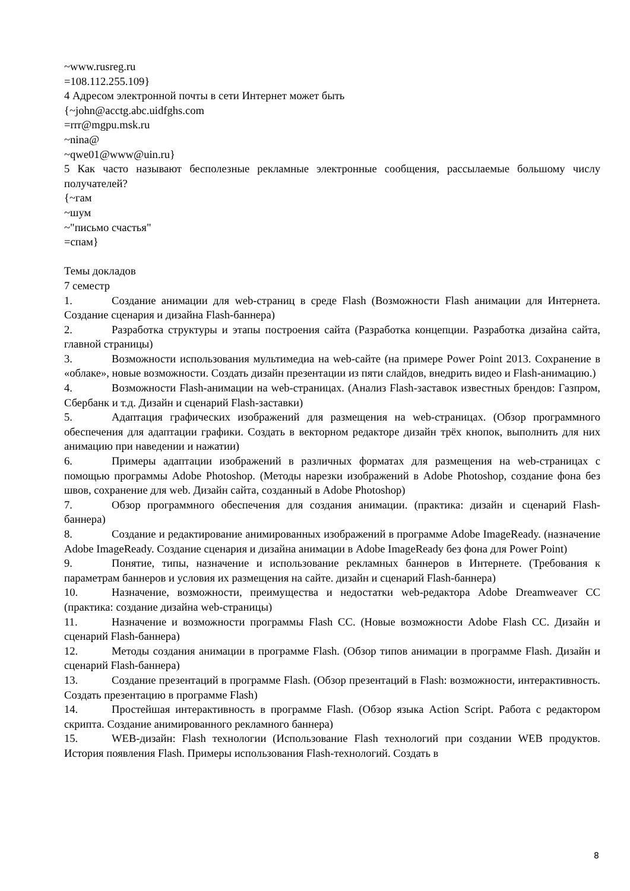~www.rusreg.ru
=108.112.255.109}
4 Адресом электронной почты в сети Интернет может быть
{~john@acctg.abc.uidfghs.com
=rrr@mgpu.msk.ru
~nina@
~qwe01@www@uin.ru}
5 Как часто называют бесполезные рекламные электронные сообщения, рассылаемые большому числу получателей?
{~гам
~шум
~"письмо счастья"
=спам}
Темы докладов
7 семестр
1. Создание анимации для web-страниц в среде Flash (Возможности Flash анимации для Интернета. Создание сценария и дизайна Flash-баннера)
2. Разработка структуры и этапы построения сайта (Разработка концепции. Разработка дизайна сайта, главной страницы)
3. Возможности использования мультимедиа на web-сайте (на примере Power Point 2013. Сохранение в «облаке», новые возможности. Создать дизайн презентации из пяти слайдов, внедрить видео и Flash-анимацию.)
4. Возможности Flash-анимации на web-страницах. (Анализ Flash-заставок известных брендов: Газпром, Сбербанк и т.д. Дизайн и сценарий Flash-заставки)
5. Адаптация графических изображений для размещения на web-страницах. (Обзор программного обеспечения для адаптации графики. Создать в векторном редакторе дизайн трёх кнопок, выполнить для них анимацию при наведении и нажатии)
6. Примеры адаптации изображений в различных форматах для размещения на web-страницах с помощью программы Adobe Photoshop. (Методы нарезки изображений в Adobe Photoshop, создание фона без швов, сохранение для web. Дизайн сайта, созданный в Adobe Photoshop)
7. Обзор программного обеспечения для создания анимации. (практика: дизайн и сценарий Flash-баннера)
8. Создание и редактирование анимированных изображений в программе Adobe ImageReady. (назначение Adobe ImageReady. Создание сценария и дизайна анимации в Adobe ImageReady без фона для Power Point)
9. Понятие, типы, назначение и использование рекламных баннеров в Интернете. (Требования к параметрам баннеров и условия их размещения на сайте. дизайн и сценарий Flash-баннера)
10. Назначение, возможности, преимущества и недостатки web-редактора Adobe Dreamweaver CC (практика: создание дизайна web-страницы)
11. Назначение и возможности программы Flash CC. (Новые возможности Adobe Flash CC. Дизайн и сценарий Flash-баннера)
12. Методы создания анимации в программе Flash. (Обзор типов анимации в программе Flash. Дизайн и сценарий Flash-баннера)
13. Создание презентаций в программе Flash. (Обзор презентаций в Flash: возможности, интерактивность. Создать презентацию в программе Flash)
14. Простейшая интерактивность в программе Flash. (Обзор языка Action Script. Работа с редактором скрипта. Создание анимированного рекламного баннера)
15. WEB-дизайн: Flash технологии (Использование Flash технологий при создании WEB продуктов. История появления Flash. Примеры использования Flash-технологий. Создать в
8